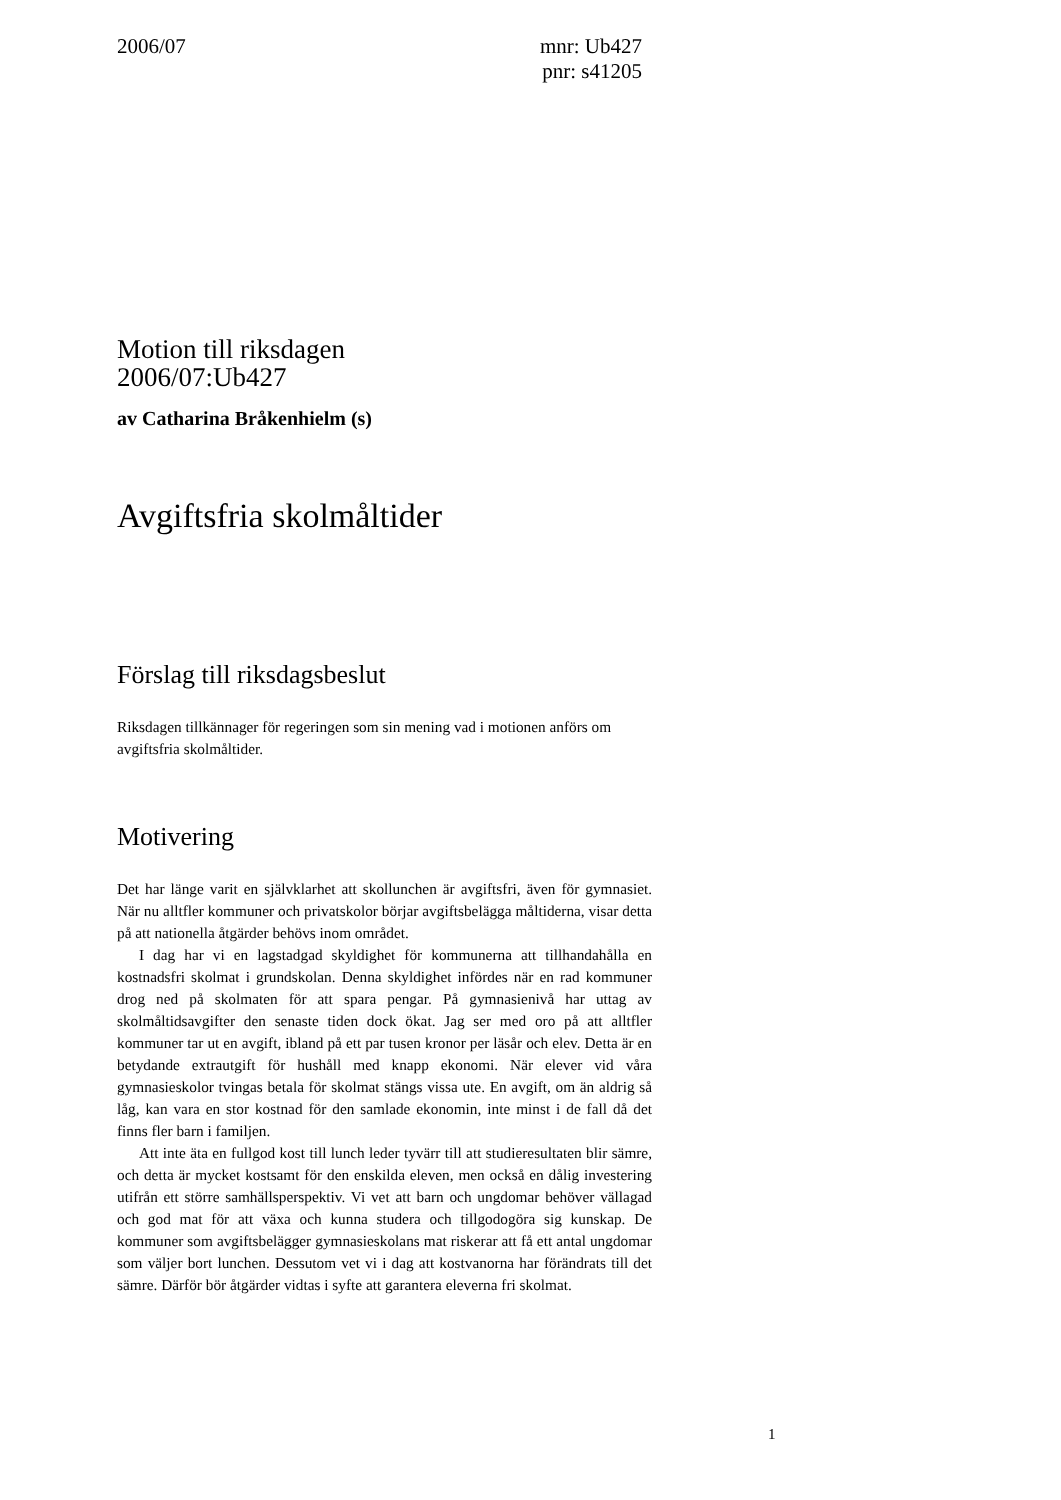2006/07 mnr: Ub427
pnr: s41205
Motion till riksdagen
2006/07:Ub427
av Catharina Bråkenhielm (s)
Avgiftsfria skolmåltider
Förslag till riksdagsbeslut
Riksdagen tillkännager för regeringen som sin mening vad i motionen anförs om avgiftsfria skolmåltider.
Motivering
Det har länge varit en självklarhet att skollunchen är avgiftsfri, även för gymnasiet. När nu alltfler kommuner och privatskolor börjar avgiftsbelägga måltiderna, visar detta på att nationella åtgärder behövs inom området.
I dag har vi en lagstadgad skyldighet för kommunerna att tillhandahålla en kostnadsfri skolmat i grundskolan. Denna skyldighet infördes när en rad kommuner drog ned på skolmaten för att spara pengar. På gymnasienivå har uttag av skolmåltidsavgifter den senaste tiden dock ökat. Jag ser med oro på att alltfler kommuner tar ut en avgift, ibland på ett par tusen kronor per läsår och elev. Detta är en betydande extrautgift för hushåll med knapp ekonomi. När elever vid våra gymnasieskolor tvingas betala för skolmat stängs vissa ute. En avgift, om än aldrig så låg, kan vara en stor kostnad för den samlade ekonomin, inte minst i de fall då det finns fler barn i familjen.
Att inte äta en fullgod kost till lunch leder tyvärr till att studieresultaten blir sämre, och detta är mycket kostsamt för den enskilda eleven, men också en dålig investering utifrån ett större samhällsperspektiv. Vi vet att barn och ungdomar behöver vällagad och god mat för att växa och kunna studera och tillgodogöra sig kunskap. De kommuner som avgiftsbelägger gymnasieskolans mat riskerar att få ett antal ungdomar som väljer bort lunchen. Dessutom vet vi i dag att kostvanorna har förändrats till det sämre. Därför bör åtgärder vidtas i syfte att garantera eleverna fri skolmat.
1